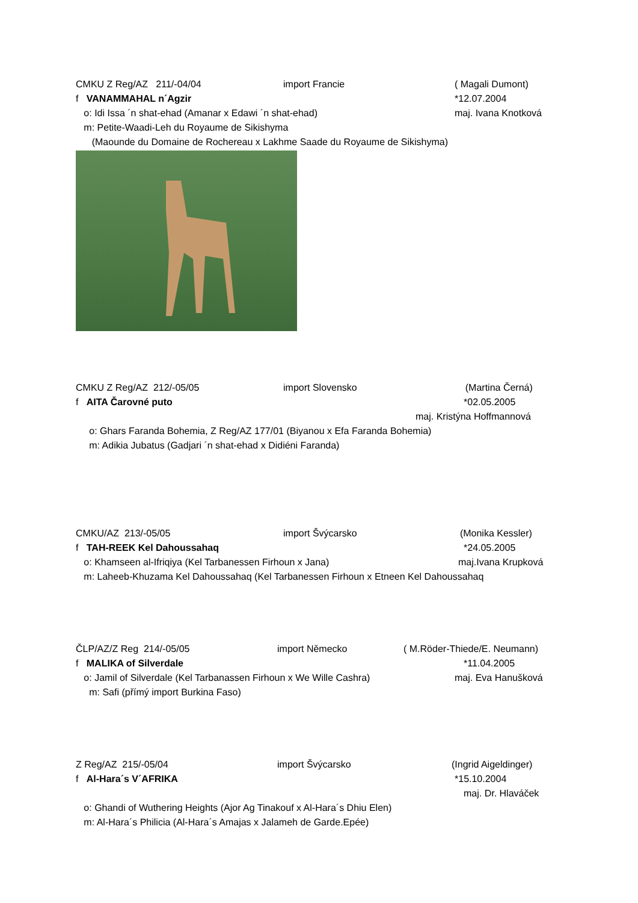CMKU Z Reg/AZ 211/-04/04 import Francie ( Magali Dumont)
f VANAMMAHAL n´Agzir *12.07.2004
o: Idi Issa ´n shat-ehad (Amanar x Edawi ´n shat-ehad) maj. Ivana Knotková
m: Petite-Waadi-Leh du Royaume de Sikishyma
(Maounde du Domaine de Rochereau x Lakhme Saade du Royaume de Sikishyma)
CMKU Z Reg/AZ 212/-05/05 import Slovensko (Martina Černá)
f AITA Čarovné puto *02.05.2005
maj. Kristýna Hoffmannová
o: Ghars Faranda Bohemia, Z Reg/AZ 177/01 (Biyanou x Efa Faranda Bohemia)
m: Adikia Jubatus (Gadjari ´n shat-ehad x Didiéni Faranda)
CMKU/AZ 213/-05/05 import Švýcarsko (Monika Kessler)
f TAH-REEK Kel Dahoussahaq *24.05.2005
o: Khamseen al-Ifriqiya (Kel Tarbanessen Firhoun x Jana) maj.Ivana Krupková
m: Laheeb-Khuzama Kel Dahoussahaq (Kel Tarbanessen Firhoun x Etneen Kel Dahoussahaq
ČLP/AZ/Z Reg 214/-05/05 import Německo ( M.Röder-Thiede/E. Neumann)
f MALIKA of Silverdale *11.04.2005
o: Jamil of Silverdale (Kel Tarbanassen Firhoun x We Wille Cashra) maj. Eva Hanušková
m: Safi (přímý import Burkina Faso)
Z Reg/AZ 215/-05/04 import Švýcarsko (Ingrid Aigeldinger)
f Al-Hara´s V´AFRIKA *15.10.2004
maj. Dr. Hlaváček
o: Ghandi of Wuthering Heights (Ajor Ag Tinakouf x Al-Hara´s Dhiu Elen)
m: Al-Hara´s Philicia (Al-Hara´s Amajas x Jalameh de Garde.Epée)